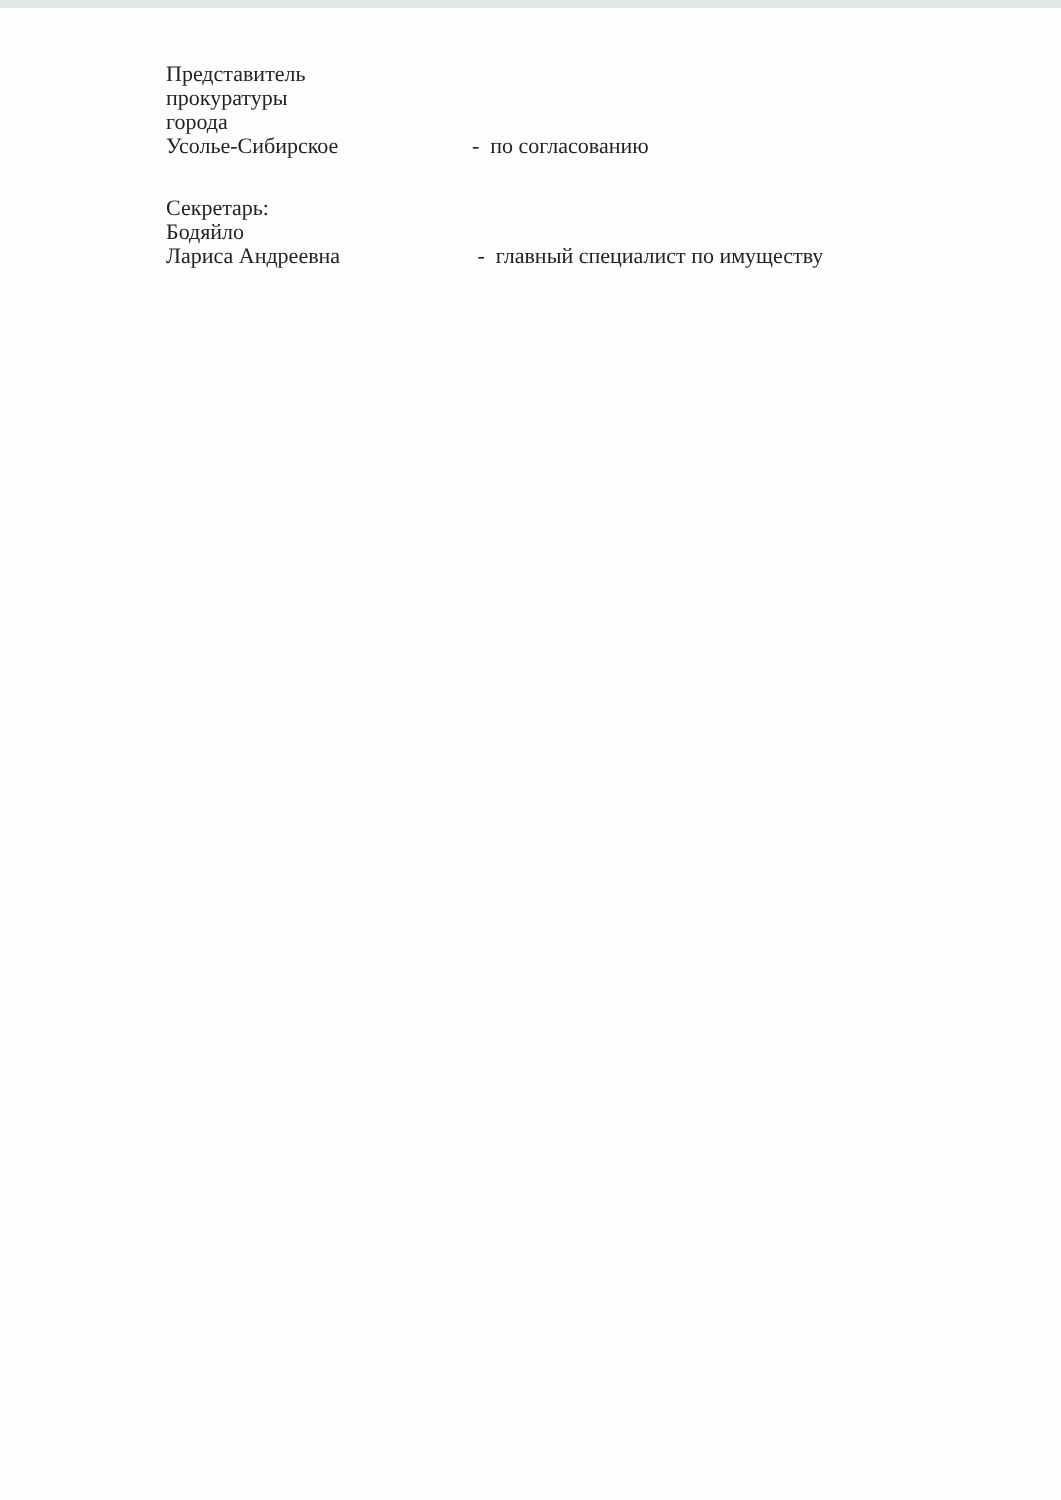Представитель
прокуратуры
города
Усолье-Сибирское
- по согласованию
Секретарь:
Бодяйло
Лариса Андреевна
- главный специалист по имуществу